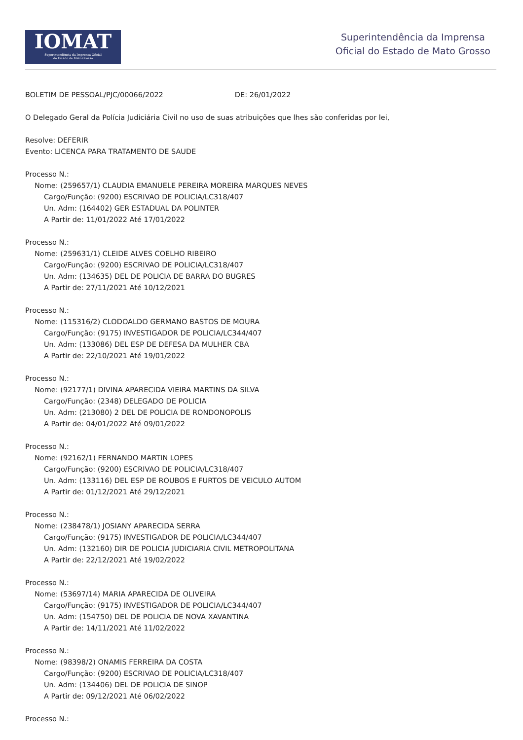IOMAT
Superintendência da Imprensa Oficial
do Estado de Mato Grosso
Superintendência da Imprensa
Oficial do Estado de Mato Grosso
BOLETIM DE PESSOAL/PJC/00066/2022 DE: 26/01/2022
O Delegado Geral da Polícia Judiciária Civil no uso de suas atribuições que lhes são conferidas por lei,
Resolve: DEFERIR
Evento: LICENCA PARA TRATAMENTO DE SAUDE
Processo N.:
Nome: (259657/1) CLAUDIA EMANUELE PEREIRA MOREIRA MARQUES NEVES
Cargo/Função: (9200) ESCRIVAO DE POLICIA/LC318/407
Un. Adm: (164402) GER ESTADUAL DA POLINTER
A Partir de: 11/01/2022 Até 17/01/2022
Processo N.:
Nome: (259631/1) CLEIDE ALVES COELHO RIBEIRO
Cargo/Função: (9200) ESCRIVAO DE POLICIA/LC318/407
Un. Adm: (134635) DEL DE POLICIA DE BARRA DO BUGRES
A Partir de: 27/11/2021 Até 10/12/2021
Processo N.:
Nome: (115316/2) CLODOALDO GERMANO BASTOS DE MOURA
Cargo/Função: (9175) INVESTIGADOR DE POLICIA/LC344/407
Un. Adm: (133086) DEL ESP DE DEFESA DA MULHER CBA
A Partir de: 22/10/2021 Até 19/01/2022
Processo N.:
Nome: (92177/1) DIVINA APARECIDA VIEIRA MARTINS DA SILVA
Cargo/Função: (2348) DELEGADO DE POLICIA
Un. Adm: (213080) 2 DEL DE POLICIA DE RONDONOPOLIS
A Partir de: 04/01/2022 Até 09/01/2022
Processo N.:
Nome: (92162/1) FERNANDO MARTIN LOPES
Cargo/Função: (9200) ESCRIVAO DE POLICIA/LC318/407
Un. Adm: (133116) DEL ESP DE ROUBOS E FURTOS DE VEICULO AUTOM
A Partir de: 01/12/2021 Até 29/12/2021
Processo N.:
Nome: (238478/1) JOSIANY APARECIDA SERRA
Cargo/Função: (9175) INVESTIGADOR DE POLICIA/LC344/407
Un. Adm: (132160) DIR DE POLICIA JUDICIARIA CIVIL METROPOLITANA
A Partir de: 22/12/2021 Até 19/02/2022
Processo N.:
Nome: (53697/14) MARIA APARECIDA DE OLIVEIRA
Cargo/Função: (9175) INVESTIGADOR DE POLICIA/LC344/407
Un. Adm: (154750) DEL DE POLICIA DE NOVA XAVANTINA
A Partir de: 14/11/2021 Até 11/02/2022
Processo N.:
Nome: (98398/2) ONAMIS FERREIRA DA COSTA
Cargo/Função: (9200) ESCRIVAO DE POLICIA/LC318/407
Un. Adm: (134406) DEL DE POLICIA DE SINOP
A Partir de: 09/12/2021 Até 06/02/2022
Processo N.: